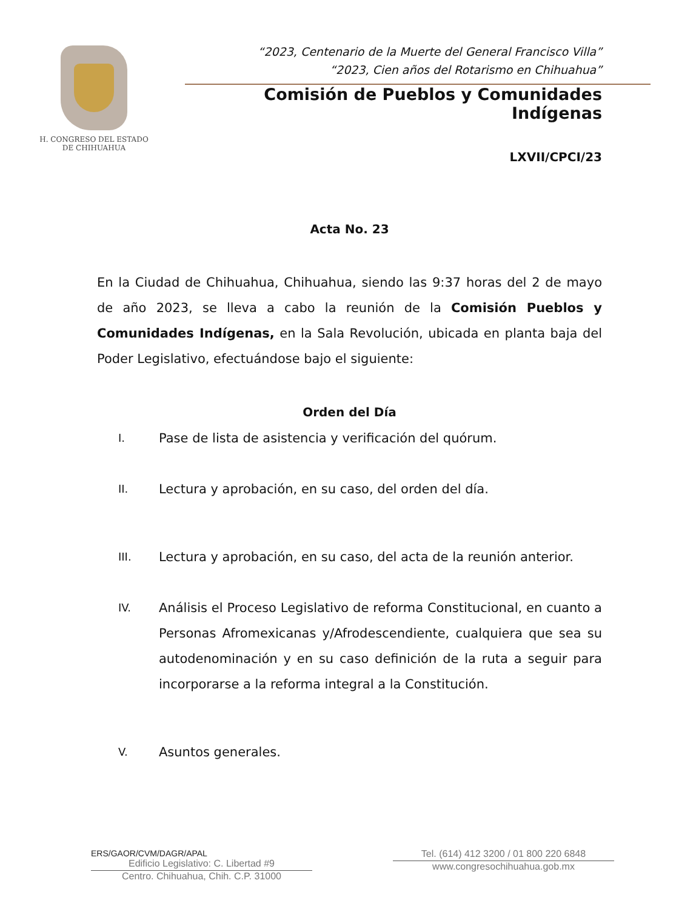H. CONGRESO DEL ESTADO
DE CHIHUAHUA
“2023, Centenario de la Muerte del General Francisco Villa”
“2023, Cien años del Rotarismo en Chihuahua”
Comisión de Pueblos y Comunidades Indígenas
LXVII/CPCI/23
Acta No. 23
En la Ciudad de Chihuahua, Chihuahua, siendo las 9:37 horas del 2 de mayo de año 2023, se lleva a cabo la reunión de la Comisión Pueblos y Comunidades Indígenas, en la Sala Revolución, ubicada en planta baja del Poder Legislativo, efectuándose bajo el siguiente:
Orden del Día
I. Pase de lista de asistencia y verificación del quórum.
II. Lectura y aprobación, en su caso, del orden del día.
III. Lectura y aprobación, en su caso, del acta de la reunión anterior.
IV. Análisis el Proceso Legislativo de reforma Constitucional, en cuanto a Personas Afromexicanas y/Afrodescendiente, cualquiera que sea su autodenominación y en su caso definición de la ruta a seguir para incorporarse a la reforma integral a la Constitución.
V. Asuntos generales.
ERS/GAOR/CVM/DAGR/APAL
Edificio Legislativo: C. Libertad #9
Centro. Chihuahua, Chih. C.P. 31000
Tel. (614) 412 3200 / 01 800 220 6848
www.congresochihuahua.gob.mx